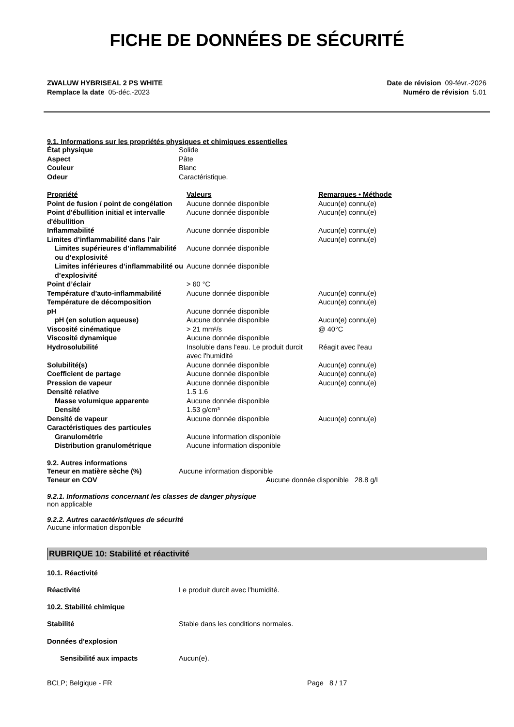FICHE DE DONNÉES DE SÉCURITÉ
ZWALUW HYBRISEAL 2 PS WHITE
Remplace la date 05-déc.-2023
Date de révision 09-févr.-2026
Numéro de révision 5.01
9.1. Informations sur les propriétés physiques et chimiques essentielles
| État physique | Solide |
| Aspect | Pâte |
| Couleur | Blanc |
| Odeur | Caractéristique. |
| Propriété | Valeurs | Remarques • Méthode |
| --- | --- | --- |
| Point de fusion / point de congélation | Aucune donnée disponible | Aucun(e) connu(e) |
| Point d'ébullition initial et intervalle d'ébullition | Aucune donnée disponible | Aucun(e) connu(e) |
| Inflammabilité | Aucune donnée disponible | Aucun(e) connu(e) |
| Limites d’inflammabilité dans l’air | | Aucun(e) connu(e) |
| Limites supérieures d’inflammabilité ou d’explosivité | Aucune donnée disponible | |
| Limites inférieures d’inflammabilité ou d’explosivité | Aucune donnée disponible | |
| Point d’éclair | > 60 °C | |
| Température d'auto-inflammabilité | Aucune donnée disponible | Aucun(e) connu(e) |
| Température de décomposition | | Aucun(e) connu(e) |
| pH | Aucune donnée disponible | |
| pH (en solution aqueuse) | Aucune donnée disponible | Aucun(e) connu(e) |
| Viscosité cinématique | > 21 mm²/s | @ 40°C |
| Viscosité dynamique | Aucune donnée disponible | |
| Hydrosolubilité | Insoluble dans l'eau. Le produit durcit avec l'humidité | Réagit avec l'eau |
| Solubilité(s) | Aucune donnée disponible | Aucun(e) connu(e) |
| Coefficient de partage | Aucune donnée disponible | Aucun(e) connu(e) |
| Pression de vapeur | Aucune donnée disponible | Aucun(e) connu(e) |
| Densité relative | 1.5 1.6 | |
| Masse volumique apparente | Aucune donnée disponible | |
| Densité | 1.53 g/cm³ | |
| Densité de vapeur | Aucune donnée disponible | Aucun(e) connu(e) |
| Caractéristiques des particules | | |
| Granulométrie | Aucune information disponible | |
| Distribution granulométrique | Aucune information disponible | |
9.2. Autres informations
| Teneur en matière sèche (%) | Aucune information disponible |
| Teneur en COV | Aucune donnée disponible 28.8 g/L |
9.2.1. Informations concernant les classes de danger physique
non applicable
9.2.2. Autres caractéristiques de sécurité
Aucune information disponible
RUBRIQUE 10: Stabilité et réactivité
10.1. Réactivité
| Réactivité | Le produit durcit avec l'humidité. |
10.2. Stabilité chimique
| Stabilité | Stable dans les conditions normales. |
Données d'explosion
| Sensibilité aux impacts | Aucun(e). |
BCLP; Belgique - FR Page 8 / 17